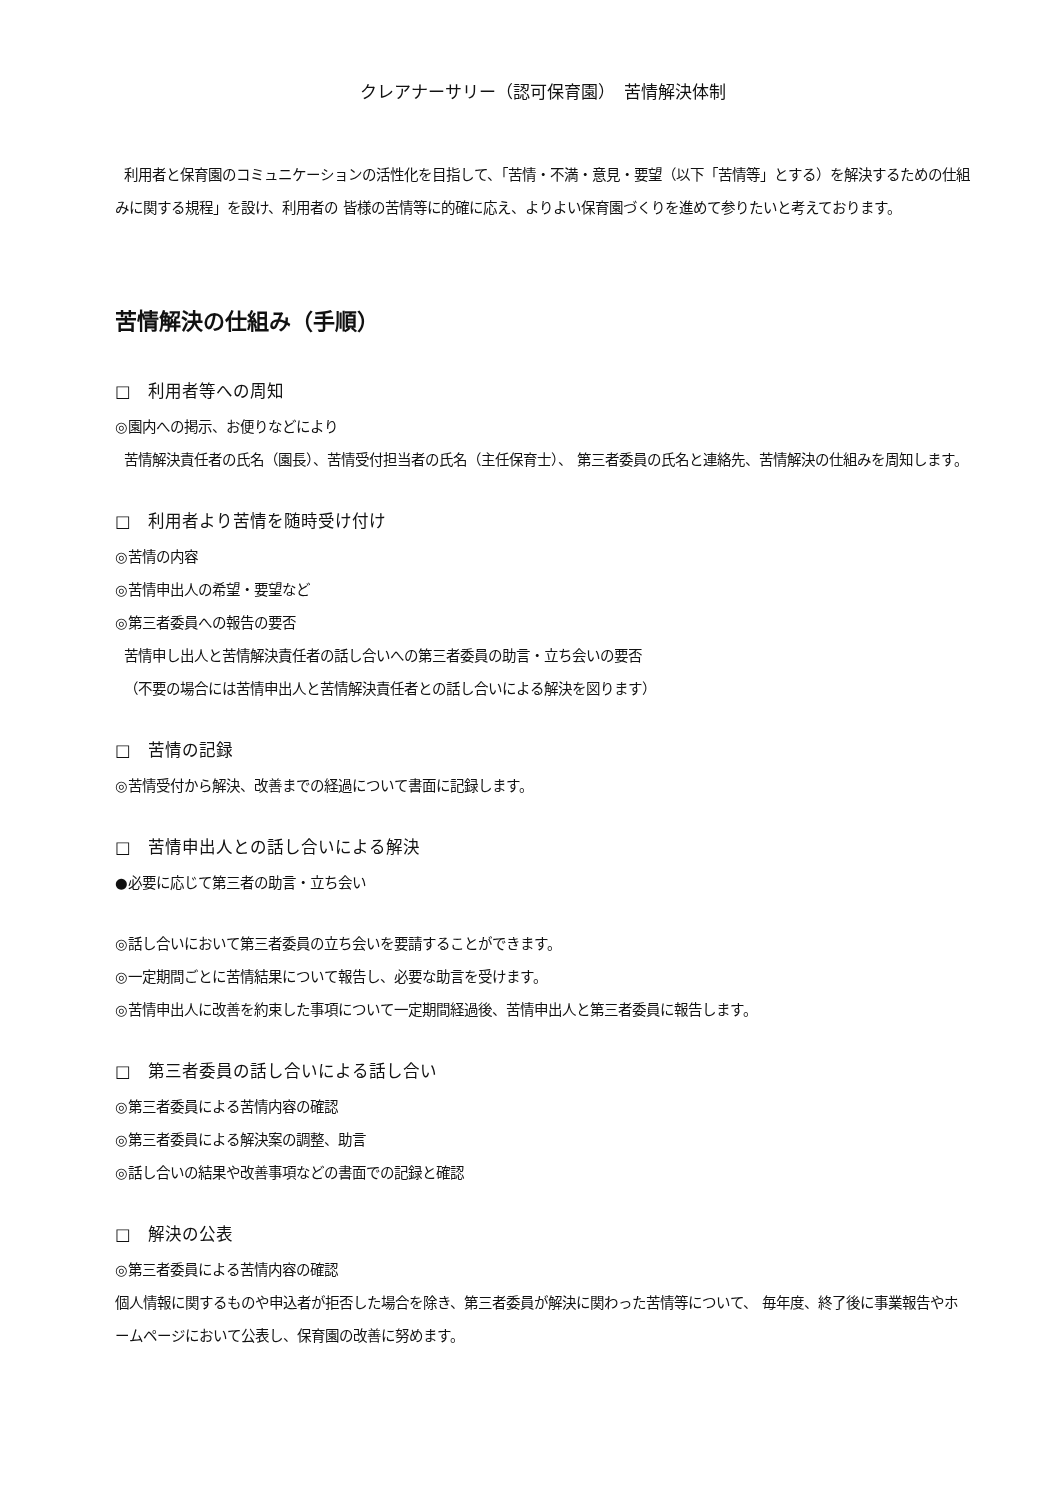クレアナーサリー（認可保育園）　苦情解決体制
利用者と保育園のコミュニケーションの活性化を目指して、「苦情・不満・意見・要望（以下「苦情等」とする）を解決するための仕組みに関する規程」を設け、利用者の 皆様の苦情等に的確に応え、よりよい保育園づくりを進めて参りたいと考えております。
苦情解決の仕組み（手順）
□　利用者等への周知
◎園内への掲示、お便りなどにより
苦情解決責任者の氏名（園長）、苦情受付担当者の氏名（主任保育士）、 第三者委員の氏名と連絡先、苦情解決の仕組みを周知します。
□　利用者より苦情を随時受け付け
◎苦情の内容
◎苦情申出人の希望・要望など
◎第三者委員への報告の要否
苦情申し出人と苦情解決責任者の話し合いへの第三者委員の助言・立ち会いの要否
（不要の場合には苦情申出人と苦情解決責任者との話し合いによる解決を図ります）
□　苦情の記録
◎苦情受付から解決、改善までの経過について書面に記録します。
□　苦情申出人との話し合いによる解決
●必要に応じて第三者の助言・立ち会い
◎話し合いにおいて第三者委員の立ち会いを要請することができます。
◎一定期間ごとに苦情結果について報告し、必要な助言を受けます。
◎苦情申出人に改善を約束した事項について一定期間経過後、苦情申出人と第三者委員に報告します。
□　第三者委員の話し合いによる話し合い
◎第三者委員による苦情内容の確認
◎第三者委員による解決案の調整、助言
◎話し合いの結果や改善事項などの書面での記録と確認
□　解決の公表
◎第三者委員による苦情内容の確認
個人情報に関するものや申込者が拒否した場合を除き、第三者委員が解決に関わった苦情等について、 毎年度、終了後に事業報告やホームページにおいて公表し、保育園の改善に努めます。